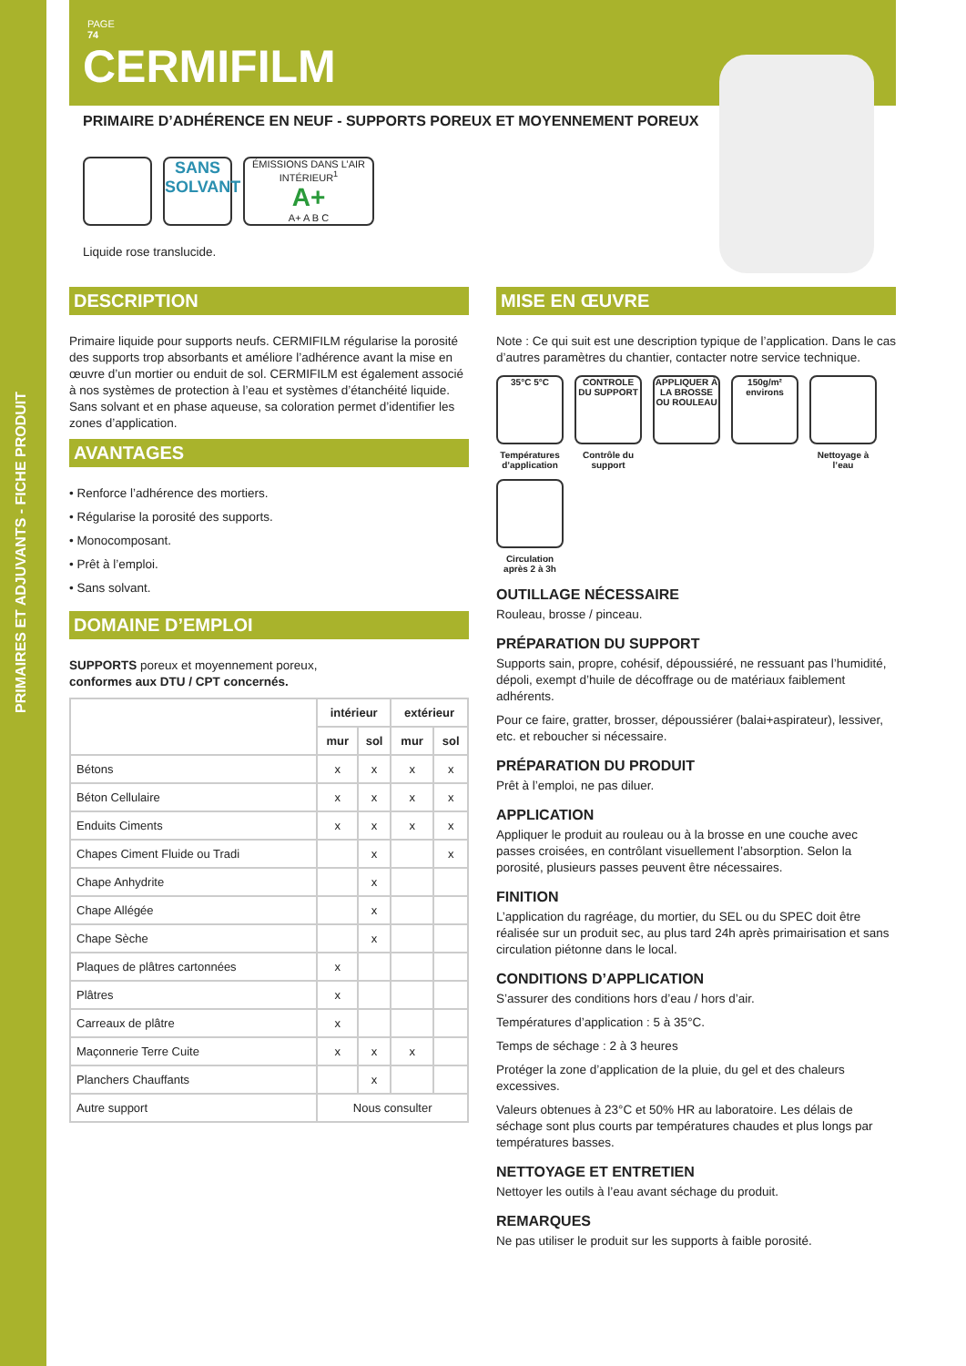PRIMAIRES ET ADJUVANTS - FICHE PRODUIT
PAGE
74
CERMIFILM
PRIMAIRE D’ADHÉRENCE EN NEUF - SUPPORTS POREUX ET MOYENNEMENT POREUX
SANS SOLVANT
ÉMISSIONS DANS L’AIR INTÉRIEUR<sup>1</sup>
A+
A+ A B C
Liquide rose translucide.
DESCRIPTION
Primaire liquide pour supports neufs. CERMIFILM régularise la porosité des supports trop absorbants et améliore l’adhérence avant la mise en œuvre d’un mortier ou enduit de sol. CERMIFILM est également associé à nos systèmes de protection à l’eau et systèmes d’étanchéité liquide. Sans solvant et en phase aqueuse, sa coloration permet d’identifier les zones d’application.
AVANTAGES
• Renforce l’adhérence des mortiers.
• Régularise la porosité des supports.
• Monocomposant.
• Prêt à l’emploi.
• Sans solvant.
DOMAINE D’EMPLOI
SUPPORTS poreux et moyennement poreux,
conformes aux DTU / CPT concernés.
| | intérieur | | extérieur | |
| --- | --- | --- | --- | --- |
| | mur | sol | mur | sol |
| Bétons | x | x | x | x |
| Béton Cellulaire | x | x | x | x |
| Enduits Ciments | x | x | x | x |
| Chapes Ciment Fluide ou Tradi | | x | | x |
| Chape Anhydrite | | x | | |
| Chape Allégée | | x | | |
| Chape Sèche | | x | | |
| Plaques de plâtres cartonnées | x | | | |
| Plâtres | x | | | |
| Carreaux de plâtre | x | | | |
| Maçonnerie Terre Cuite | x | x | x | |
| Planchers Chauffants | | x | | |
| Autre support | Nous consulter | | | |
MISE EN ŒUVRE
Note : Ce qui suit est une description typique de l’application. Dans le cas d’autres paramètres du chantier, contacter notre service technique.
35°C 5°C
Températures d’application
CONTROLE DU SUPPORT
Contrôle du support
APPLIQUER À LA BROSSE OU ROULEAU
150g/m² environs
Nettoyage à l’eau
Circulation après 2 à 3h
OUTILLAGE NÉCESSAIRE
Rouleau, brosse / pinceau.
PRÉPARATION DU SUPPORT
Supports sain, propre, cohésif, dépoussiéré, ne ressuant pas l’humidité, dépoli, exempt d’huile de décoffrage ou de matériaux faiblement adhérents.
Pour ce faire, gratter, brosser, dépoussiérer (balai+aspirateur), lessiver, etc. et reboucher si nécessaire.
PRÉPARATION DU PRODUIT
Prêt à l’emploi, ne pas diluer.
APPLICATION
Appliquer le produit au rouleau ou à la brosse en une couche avec passes croisées, en contrôlant visuellement l’absorption. Selon la porosité, plusieurs passes peuvent être nécessaires.
FINITION
L’application du ragréage, du mortier, du SEL ou du SPEC doit être réalisée sur un produit sec, au plus tard 24h après primairisation et sans circulation piétonne dans le local.
CONDITIONS D’APPLICATION
S’assurer des conditions hors d’eau / hors d’air.
Températures d’application : 5 à 35°C.
Temps de séchage : 2 à 3 heures
Protéger la zone d’application de la pluie, du gel et des chaleurs excessives.
Valeurs obtenues à 23°C et 50% HR au laboratoire. Les délais de séchage sont plus courts par températures chaudes et plus longs par températures basses.
NETTOYAGE ET ENTRETIEN
Nettoyer les outils à l’eau avant séchage du produit.
REMARQUES
Ne pas utiliser le produit sur les supports à faible porosité.